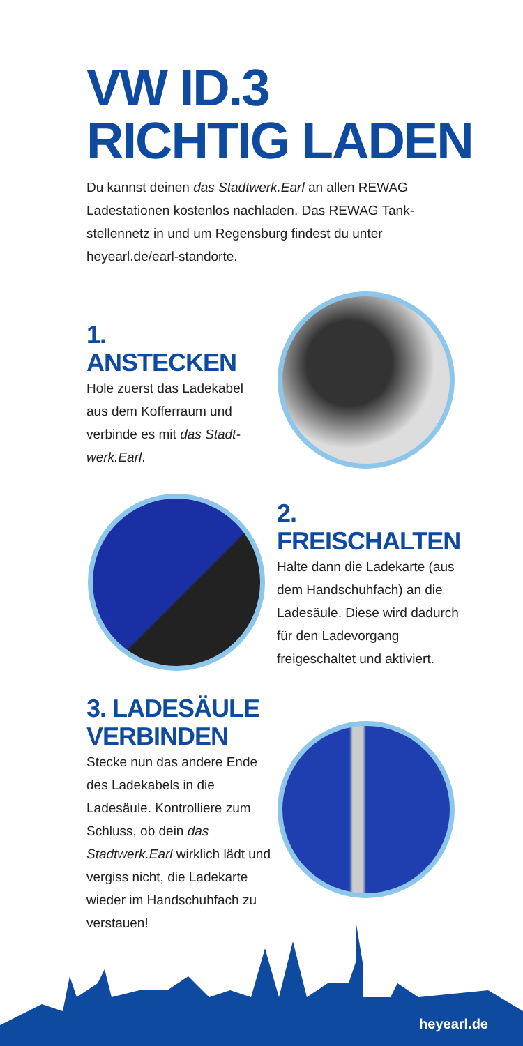VW ID.3
RICHTIG LADEN
Du kannst deinen das Stadtwerk.Earl an allen REWAG Ladestationen kostenlos nachladen. Das REWAG Tank­stellennetz in und um Regensburg findest du unter heyearl.de/earl-standorte.
1. ANSTECKEN
Hole zuerst das Ladekabel aus dem Kofferraum und verbinde es mit das Stadt­werk.Earl.
2. FREISCHALTEN
Halte dann die Ladekarte (aus dem Handschuhfach) an die Ladesäule. Diese wird dadurch für den Lade­vorgang freigeschaltet und aktiviert.
3. LADESÄULE VERBINDEN
Stecke nun das andere Ende des Ladekabels in die Ladesäule. Kontrolliere zum Schluss, ob dein das Stadtwerk.Earl wirklich lädt und vergiss nicht, die Lade­karte wieder im Handschuh­fach zu verstauen!
heyearl.de